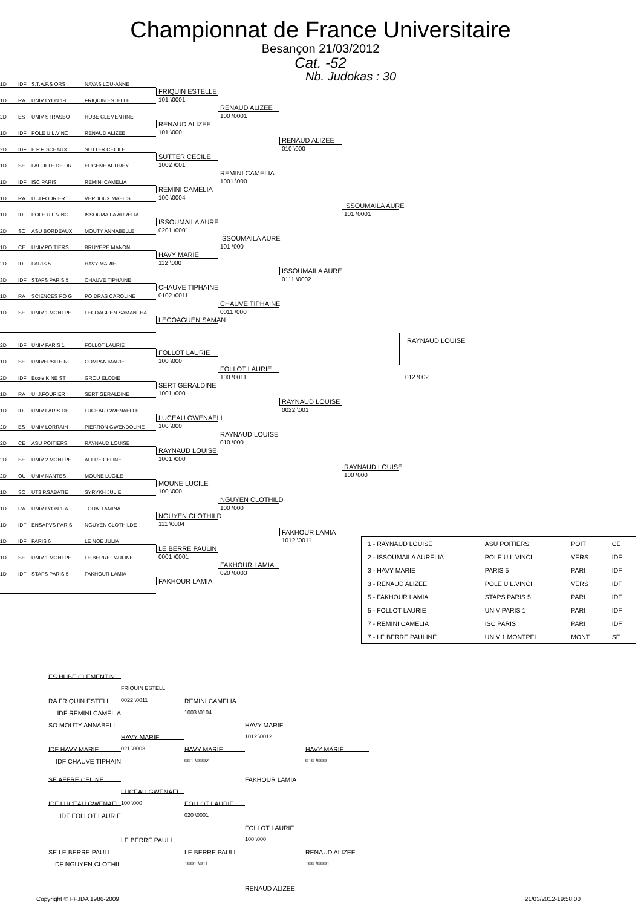Championnat de France Universitaire
Besançon 21/03/2012
Cat. -52
Nb. Judokas : 30
1D
IDF
S.T.A.P.S ORS
NAVAS LOU-ANNE
FRIQUIN ESTELLE
101 \0001
1D
RA
UNIV LYON 1-I
FRIQUIN ESTELLE
RENAUD ALIZEE
100 \0001
2D
ES
UNIV STRASBO
HUBE CLEMENTINE
RENAUD ALIZEE
101 \000
1D
IDF
POLE U L.VINC
RENAUD ALIZEE
RENAUD ALIZEE
010 \000
2D
IDF
E.P.F. SCEAUX
SUTTER CECILE
SUTTER CECILE
1002 \001
1D
SE
FACULTE DE DR
EUGENE AUDREY
REMINI CAMELIA
1001 \000
1D
IDF
ISC PARIS
REMINI CAMELIA
REMINI CAMELIA
100 \0004
1D
RA
U. J.FOURIER
VERDOUX MAELIS
ISSOUMAILA AURE
101 \0001
1D
IDF
POLE U L.VINC
ISSOUMAILA AURELIA
ISSOUMAILA AURE
0201 \0001
2D
SO
ASU BORDEAUX
MOUTY ANNABELLE
ISSOUMAILA AURE
101 \000
1D
CE
UNIV.POITIERS
BRUYERE MANON
HAVY MARIE
112 \000
2D
IDF
PARIS 5
HAVY MARIE
ISSOUMAILA AURE
0111 \0002
3D
IDF
STAPS PARIS 5
CHAUVE TIPHAINE
CHAUVE TIPHAINE
0102 \0011
1D
RA
SCIENCES PO G
POIDRAS CAROLINE
CHAUVE TIPHAINE
0011 \000
1D
SE
UNIV 1 MONTPE
LECOAGUEN SAMANTHA
LECOAGUEN SAMAN
RAYNAUD LOUISE
012 \002
2D
IDF
UNIV PARIS 1
FOLLOT LAURIE
FOLLOT LAURIE
100 \000
1D
SE
UNIVERSITE NI
COMPAN MARIE
FOLLOT LAURIE
100 \0011
2D
IDF
Ecole KINE ST
GROU ELODIE
SERT GERALDINE
1001 \000
1D
RA
U. J.FOURIER
SERT GERALDINE
RAYNAUD LOUISE
0022 \001
1D
IDF
UNIV PARIS DE
LUCEAU GWENAELLE
LUCEAU GWENAELL
100 \000
2D
ES
UNIV LORRAIN
PIERRON GWENDOLINE
RAYNAUD LOUISE
010 \000
2D
CE
ASU POITIERS
RAYNAUD LOUISE
RAYNAUD LOUISE
1001 \000
2D
SE
UNIV 2 MONTPE
AFFRE CELINE
RAYNAUD LOUISE
100 \000
2D
OU
UNIV NANTES
MOUNE LUCILE
MOUNE LUCILE
100 \000
1D
SO
UT3 P.SABATIE
SYRYKH JULIE
NGUYEN CLOTHILD
100 \000
1D
RA
UNIV LYON 1-A
TOUATI AMINA
NGUYEN CLOTHILD
111 \0004
1D
IDF
ENSAPVS PARIS
NGUYEN CLOTHILDE
FAKHOUR LAMIA
1012 \0011
1D
IDF
PARIS 6
LE NOE JULIA
| 1 - RAYNAUD LOUISE | ASU POITIERS | POIT | CE |
| 2 - ISSOUMAILA AURELIA | POLE U L.VINCI | VERS | IDF |
| 3 - HAVY MARIE | PARIS 5 | PARI | IDF |
| 3 - RENAUD ALIZEE | POLE U L.VINCI | VERS | IDF |
| 5 - FAKHOUR LAMIA | STAPS PARIS 5 | PARI | IDF |
| 5 - FOLLOT LAURIE | UNIV PARIS 1 | PARI | IDF |
| 7 - REMINI CAMELIA | ISC PARIS | PARI | IDF |
| 7 - LE BERRE PAULINE | UNIV 1 MONTPEL | MONT | SE |
LE BERRE PAULIN
0001 \0001
1D
SE
UNIV 1 MONTPE
LE BERRE PAULINE
FAKHOUR LAMIA
020 \0003
1D
IDF
STAPS PARIS 5
FAKHOUR LAMIA
FAKHOUR LAMIA
ES HUBE CLEMENTIN
FRIQUIN ESTELL
RA FRIQUIN ESTELL
0022 \0011
REMINI CAMELIA
IDF REMINI CAMELIA
1003 \0104
SO MOUTY ANNABELL
HAVY MARIE
HAVY MARIE
1012 \0012
021 \0003
IDF HAVY MARIE
HAVY MARIE
HAVY MARIE
IDF CHAUVE TIPHAIN
001 \0002
010 \000
SE AFFRE CELINE
FAKHOUR LAMIA
LUCEAU GWENAEL
IDF LUCEAU GWENAEL
100 \000
FOLLOT LAURIE
IDF FOLLOT LAURIE
020 \0001
FOLLOT LAURIE
100 \000
LE BERRE PAULI
SE LE BERRE PAULI
LE BERRE PAULI
RENAUD ALIZEE
IDF NGUYEN CLOTHIL
1001 \011
100 \0001
RENAUD ALIZEE
Copyright © FFJDA 1986-2009 21/03/2012-19:58:00